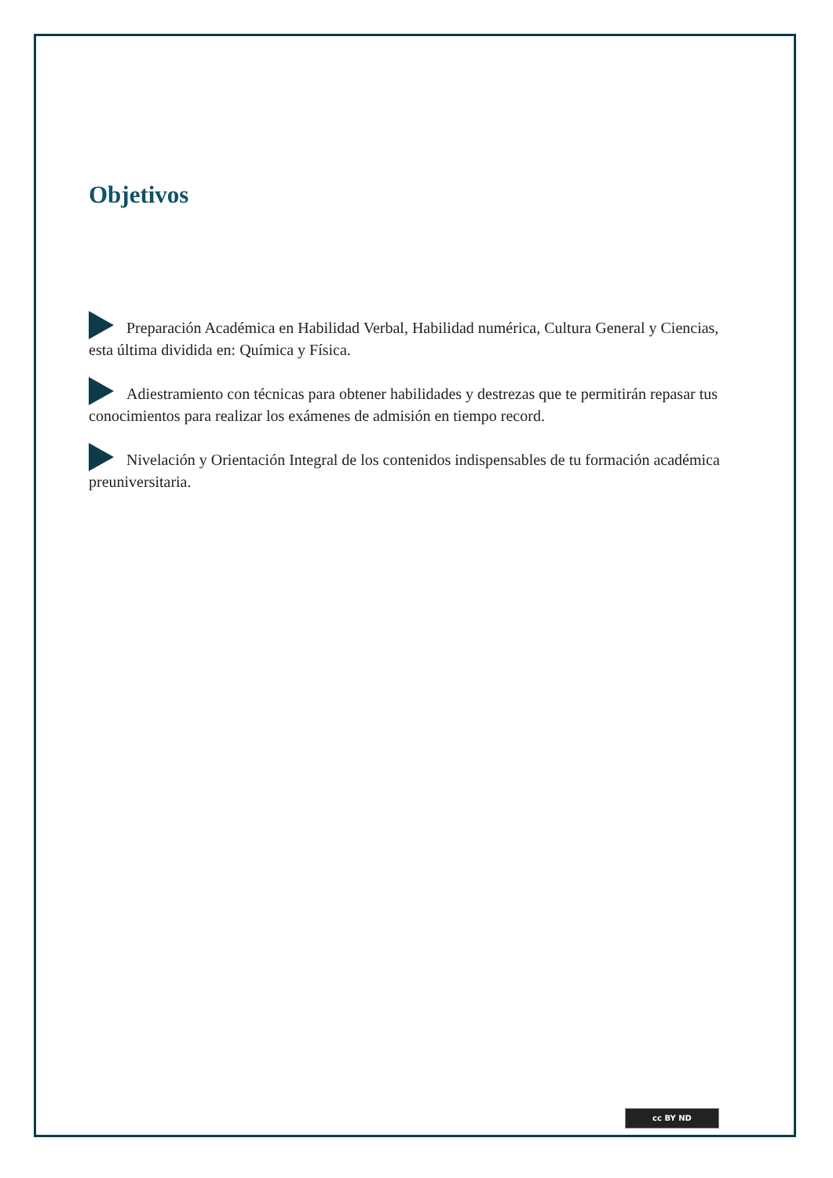Objetivos
Preparación Académica en Habilidad Verbal, Habilidad numérica, Cultura General y Ciencias, esta última dividida en: Química y Física.
Adiestramiento con técnicas para obtener habilidades y destrezas que te permitirán repasar tus conocimientos para realizar los exámenes de admisión en tiempo record.
Nivelación y Orientación Integral de los contenidos indispensables de tu formación académica preuniversitaria.
cc BY ND